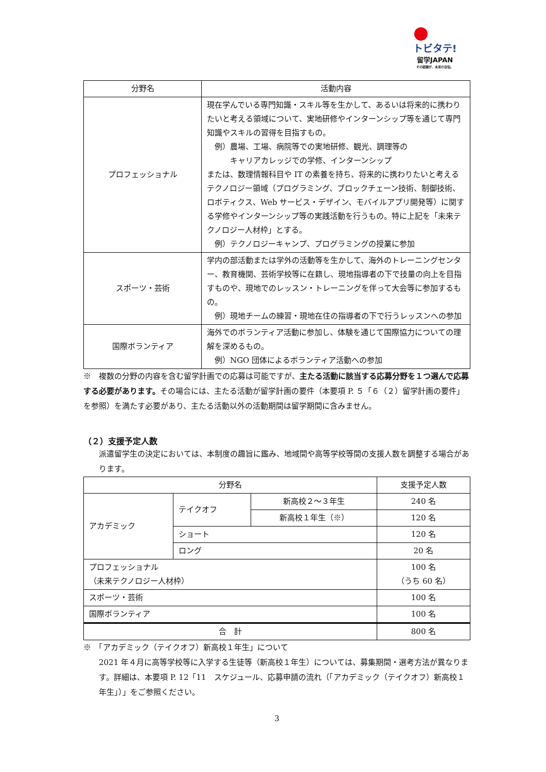トビタテ!
留学JAPAN
その経験が、未来の自信。
| 分野名 | 活動内容 |
| --- | --- |
| プロフェッショナル | 現在学んでいる専門知識・スキル等を生かして、あるいは将来的に携わりたいと考える領域について、実地研修やインターンシップ等を通じて専門知識やスキルの習得を目指すもの。 例）農場、工場、病院等での実地研修、観光、調理等の キャリアカレッジでの学修、インターンシップ または、数理情報科目や IT の素養を持ち、将来的に携わりたいと考えるテクノロジー領域（プログラミング、ブロックチェーン技術、制御技術、ロボティクス、Web サービス・デザイン、モバイルアプリ開発等）に関する学修やインターンシップ等の実践活動を行うもの。特に上記を「未来テクノロジー人材枠」とする。 例）テクノロジーキャンプ、プログラミングの授業に参加 |
| スポーツ・芸術 | 学内の部活動または学外の活動等を生かして、海外のトレーニングセンター、教育機関、芸術学校等に在籍し、現地指導者の下で技量の向上を目指すものや、現地でのレッスン・トレーニングを伴って大会等に参加するもの。 例）現地チームの練習・現地在住の指導者の下で行うレッスンへの参加 |
| 国際ボランティア | 海外でのボランティア活動に参加し、体験を通じて国際協力についての理解を深めるもの。 例）NGO 団体によるボランティア活動への参加 |
※　複数の分野の内容を含む留学計画での応募は可能ですが、主たる活動に該当する応募分野を１つ選んで応募する必要があります。その場合には、主たる活動が留学計画の要件（本要項 P. ５「６（２）留学計画の要件」を参照）を満たす必要があり、主たる活動以外の活動期間は留学期間に含みません。
（２）支援予定人数
派遣留学生の決定においては、本制度の趣旨に鑑み、地域間や高等学校等間の支援人数を調整する場合があります。
| 分野名 | | | 支援予定人数 |
| --- | --- | --- | --- |
| アカデミック | テイクオフ | 新高校２～３年生 | 240 名 |
| | | 新高校１年生（※） | 120 名 |
| | ショート | | 120 名 |
| | ロング | | 20 名 |
| プロフェッショナル （未来テクノロジー人材枠） | | | 100 名 （うち 60 名） |
| スポーツ・芸術 | | | 100 名 |
| 国際ボランティア | | | 100 名 |
| 合 計 | | | 800 名 |
※　「アカデミック（テイクオフ）新高校１年生」について
2021 年４月に高等学校等に入学する生徒等（新高校１年生）については、募集期間・選考方法が異なります。詳細は、本要項 P. 12「11　スケジュール、応募申請の流れ（「アカデミック（テイクオフ）新高校１年生」）」をご参照ください。
3